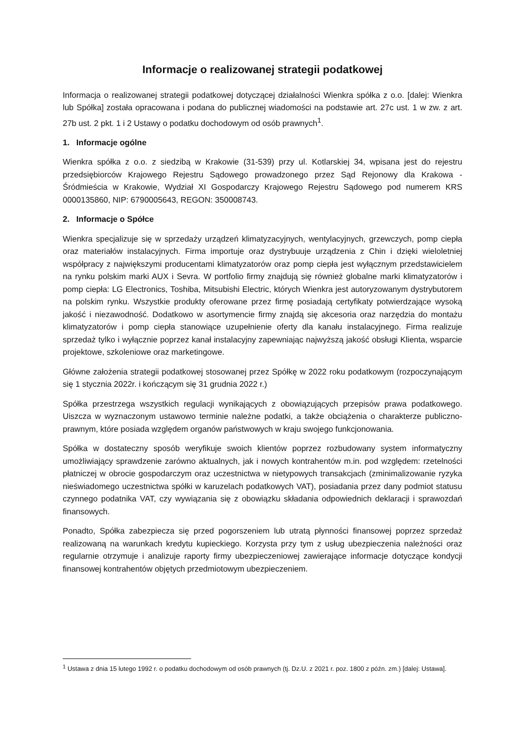Informacje o realizowanej strategii podatkowej
Informacja o realizowanej strategii podatkowej dotyczącej działalności Wienkra spółka z o.o. [dalej: Wienkra lub Spółka] została opracowana i podana do publicznej wiadomości na podstawie art. 27c ust. 1 w zw. z art. 27b ust. 2 pkt. 1 i 2 Ustawy o podatku dochodowym od osób prawnych<sup>1</sup>.
1. Informacje ogólne
Wienkra spółka z o.o. z siedzibą w Krakowie (31-539) przy ul. Kotlarskiej 34, wpisana jest do rejestru przedsiębiorców Krajowego Rejestru Sądowego prowadzonego przez Sąd Rejonowy dla Krakowa - Śródmieścia w Krakowie, Wydział XI Gospodarczy Krajowego Rejestru Sądowego pod numerem KRS 0000135860, NIP: 6790005643, REGON: 350008743.
2. Informacje o Spółce
Wienkra specjalizuje się w sprzedaży urządzeń klimatyzacyjnych, wentylacyjnych, grzewczych, pomp ciepła oraz materiałów instalacyjnych. Firma importuje oraz dystrybuuje urządzenia z Chin i dzięki wieloletniej współpracy z największymi producentami klimatyzatorów oraz pomp ciepła jest wyłącznym przedstawicielem na rynku polskim marki AUX i Sevra. W portfolio firmy znajdują się również globalne marki klimatyzatorów i pomp ciepła: LG Electronics, Toshiba, Mitsubishi Electric, których Wienkra jest autoryzowanym dystrybutorem na polskim rynku. Wszystkie produkty oferowane przez firmę posiadają certyfikaty potwierdzające wysoką jakość i niezawodność. Dodatkowo w asortymencie firmy znajdą się akcesoria oraz narzędzia do montażu klimatyzatorów i pomp ciepła stanowiące uzupełnienie oferty dla kanału instalacyjnego. Firma realizuje sprzedaż tylko i wyłącznie poprzez kanał instalacyjny zapewniając najwyższą jakość obsługi Klienta, wsparcie projektowe, szkoleniowe oraz marketingowe.
Główne założenia strategii podatkowej stosowanej przez Spółkę w 2022 roku podatkowym (rozpoczynającym się 1 stycznia 2022r. i kończącym się 31 grudnia 2022 r.)
Spółka przestrzega wszystkich regulacji wynikających z obowiązujących przepisów prawa podatkowego. Uiszcza w wyznaczonym ustawowo terminie należne podatki, a także obciążenia o charakterze publiczno-prawnym, które posiada względem organów państwowych w kraju swojego funkcjonowania.
Spółka w dostateczny sposób weryfikuje swoich klientów poprzez rozbudowany system informatyczny umożliwiający sprawdzenie zarówno aktualnych, jak i nowych kontrahentów m.in. pod względem: rzetelności płatniczej w obrocie gospodarczym oraz uczestnictwa w nietypowych transakcjach (zminimalizowanie ryzyka nieświadomego uczestnictwa spółki w karuzelach podatkowych VAT), posiadania przez dany podmiot statusu czynnego podatnika VAT, czy wywiązania się z obowiązku składania odpowiednich deklaracji i sprawozdań finansowych.
Ponadto, Spółka zabezpiecza się przed pogorszeniem lub utratą płynności finansowej poprzez sprzedaż realizowaną na warunkach kredytu kupieckiego. Korzysta przy tym z usług ubezpieczenia należności oraz regularnie otrzymuje i analizuje raporty firmy ubezpieczeniowej zawierające informacje dotyczące kondycji finansowej kontrahentów objętych przedmiotowym ubezpieczeniem.
<sup>1</sup> Ustawa z dnia 15 lutego 1992 r. o podatku dochodowym od osób prawnych (tj. Dz.U. z 2021 r. poz. 1800 z późn. zm.) [dalej: Ustawa].